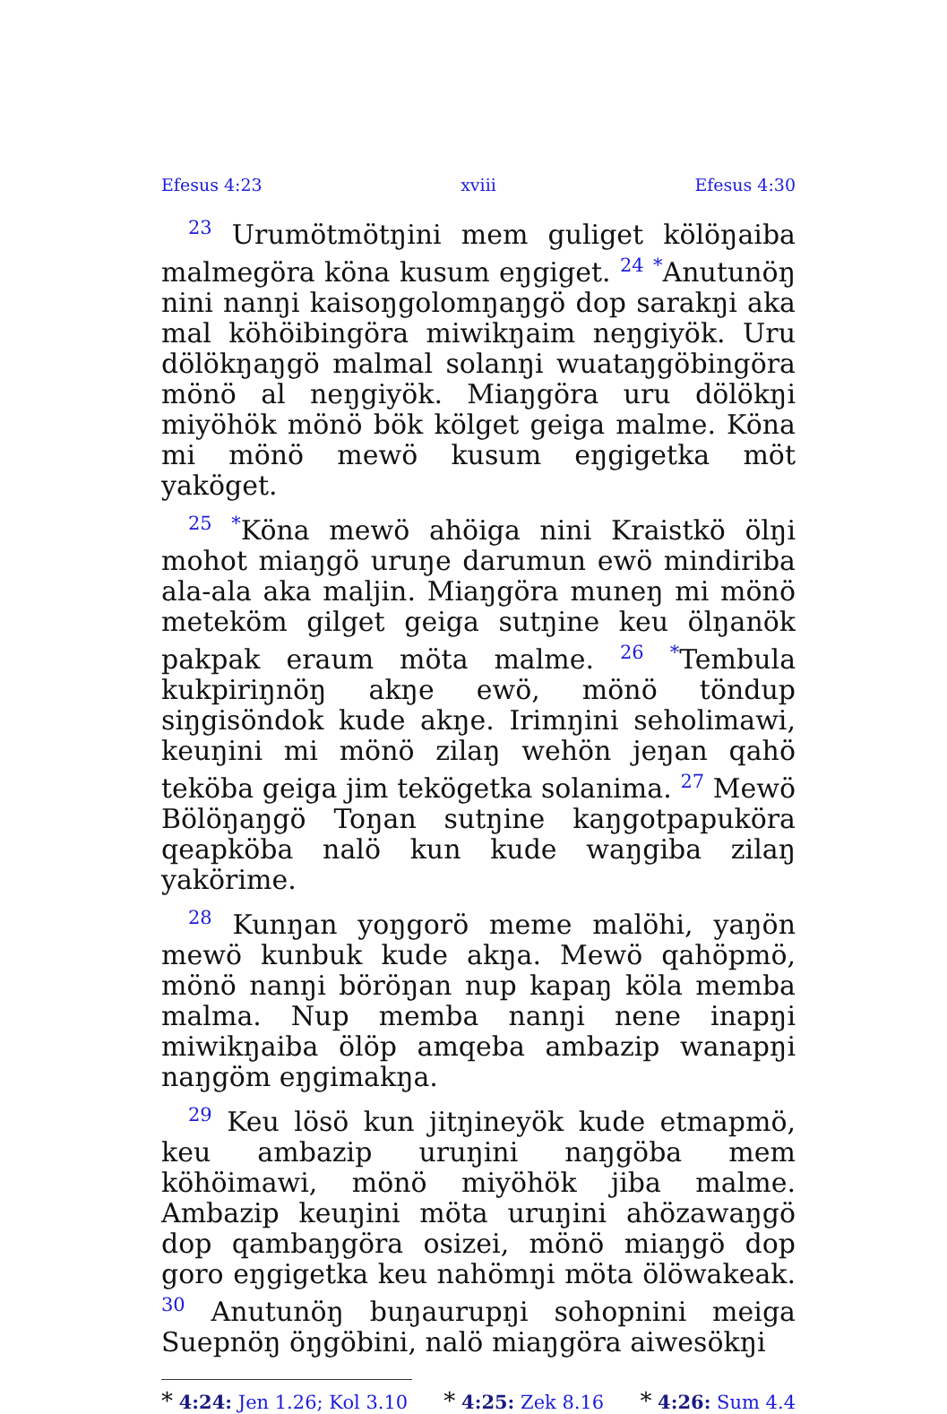Efesus 4:23 xviii Efesus 4:30
<sup>23</sup> Urumötmötŋini mem guliget kölöŋaiba malmegöra köna kusum eŋgiget. <sup>24</sup> <sup>*</sup>Anutunöŋ nini nanŋi kaisoŋgolomŋaŋgö dop sarakŋi aka mal köhöibingöra miwikŋaim neŋgiyök. Uru dölökŋaŋgö malmal solanŋi wuataŋgöbingöra mönö al neŋgiyök. Miaŋgöra uru dölökŋi miyöhök mönö bök kölget geiga malme. Köna mi mönö mewö kusum eŋgigetka möt yaköget.
<sup>25</sup> <sup>*</sup>Köna mewö ahöiga nini Kraistkö ölŋi mohot miaŋgö uruŋe darumun ewö mindiriba ala-ala aka maljin. Miaŋgöra muneŋ mi mönö meteköm gilget geiga sutŋine keu ölŋanök pakpak eraum möta malme. <sup>26</sup> <sup>*</sup>Tembula kukpiriŋnöŋ akŋe ewö, mönö töndup siŋgisöndok kude akŋe. Irimŋini seholimawi, keuŋini mi mönö zilaŋ wehön jeŋan qahö teköba geiga jim tekögetka solanima. <sup>27</sup> Mewö Bölöŋaŋgö Toŋan sutŋine kaŋgotpapuköra qeapköba nalö kun kude waŋgiba zilaŋ yakörime.
<sup>28</sup> Kunŋan yoŋgorö meme malöhi, yaŋön mewö kunbuk kude akŋa. Mewö qahöpmö, mönö nanŋi böröŋan nup kapaŋ köla memba malma. Nup memba nanŋi nene inapŋi miwikŋaiba ölöp amqeba ambazip wanapŋi naŋgöm eŋgimakŋa.
<sup>29</sup> Keu lösö kun jitŋineyök kude etmapmö, keu ambazip uruŋini naŋgöba mem köhöimawi, mönö miyöhök jiba malme. Ambazip keuŋini möta uruŋini ahözawaŋgö dop qambaŋgöra osizei, mönö miaŋgö dop goro eŋgigetka keu nahömŋi möta ölöwakeak. <sup>30</sup> Anutunöŋ buŋaurupŋi sohopnini meiga Suepnöŋ öŋgöbini, nalö miaŋgöra aiwesökŋi
* 4:24: Jen 1.26; Kol 3.10 * 4:25: Zek 8.16 * 4:26: Sum 4.4